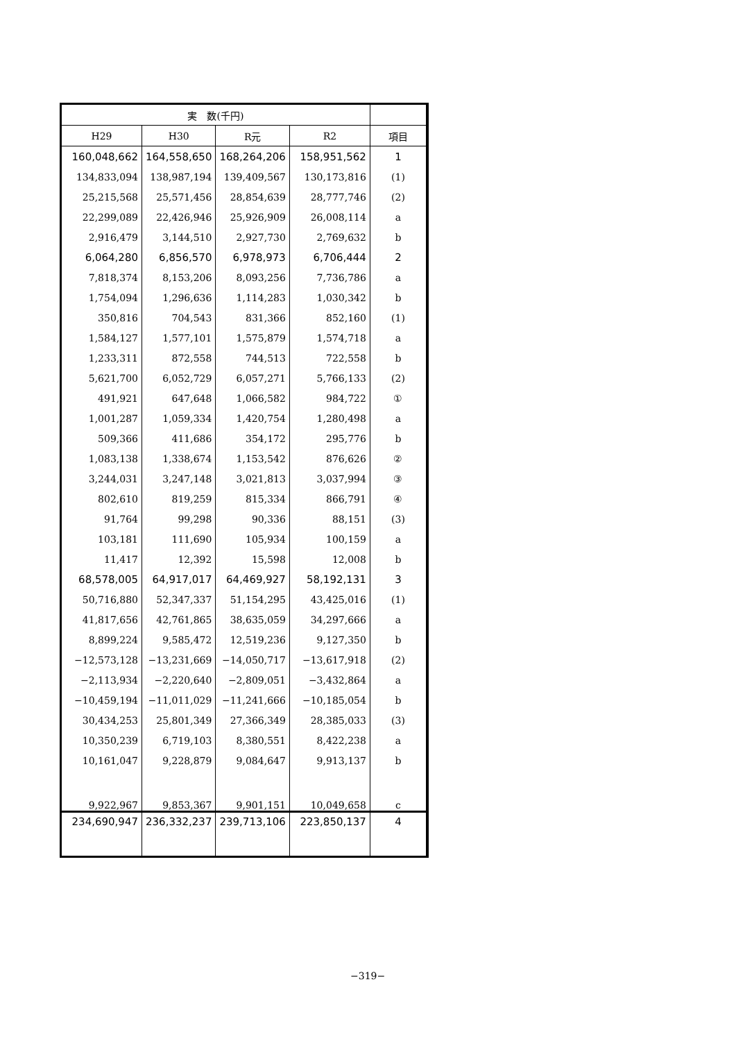| 実 数(千円) | | | | |
| --- | --- | --- | --- | --- |
| H29 | H30 | R元 | R2 | 項目 |
| 160,048,662 | 164,558,650 | 168,264,206 | 158,951,562 | 1 |
| 134,833,094 | 138,987,194 | 139,409,567 | 130,173,816 | (1) |
| 25,215,568 | 25,571,456 | 28,854,639 | 28,777,746 | (2) |
| 22,299,089 | 22,426,946 | 25,926,909 | 26,008,114 | a |
| 2,916,479 | 3,144,510 | 2,927,730 | 2,769,632 | b |
| 6,064,280 | 6,856,570 | 6,978,973 | 6,706,444 | 2 |
| 7,818,374 | 8,153,206 | 8,093,256 | 7,736,786 | a |
| 1,754,094 | 1,296,636 | 1,114,283 | 1,030,342 | b |
| 350,816 | 704,543 | 831,366 | 852,160 | (1) |
| 1,584,127 | 1,577,101 | 1,575,879 | 1,574,718 | a |
| 1,233,311 | 872,558 | 744,513 | 722,558 | b |
| 5,621,700 | 6,052,729 | 6,057,271 | 5,766,133 | (2) |
| 491,921 | 647,648 | 1,066,582 | 984,722 | ① |
| 1,001,287 | 1,059,334 | 1,420,754 | 1,280,498 | a |
| 509,366 | 411,686 | 354,172 | 295,776 | b |
| 1,083,138 | 1,338,674 | 1,153,542 | 876,626 | ② |
| 3,244,031 | 3,247,148 | 3,021,813 | 3,037,994 | ③ |
| 802,610 | 819,259 | 815,334 | 866,791 | ④ |
| 91,764 | 99,298 | 90,336 | 88,151 | (3) |
| 103,181 | 111,690 | 105,934 | 100,159 | a |
| 11,417 | 12,392 | 15,598 | 12,008 | b |
| 68,578,005 | 64,917,017 | 64,469,927 | 58,192,131 | 3 |
| 50,716,880 | 52,347,337 | 51,154,295 | 43,425,016 | (1) |
| 41,817,656 | 42,761,865 | 38,635,059 | 34,297,666 | a |
| 8,899,224 | 9,585,472 | 12,519,236 | 9,127,350 | b |
| −12,573,128 | −13,231,669 | −14,050,717 | −13,617,918 | (2) |
| −2,113,934 | −2,220,640 | −2,809,051 | −3,432,864 | a |
| −10,459,194 | −11,011,029 | −11,241,666 | −10,185,054 | b |
| 30,434,253 | 25,801,349 | 27,366,349 | 28,385,033 | (3) |
| 10,350,239 | 6,719,103 | 8,380,551 | 8,422,238 | a |
| 10,161,047 | 9,228,879 | 9,084,647 | 9,913,137 | b |
| 9,922,967 | 9,853,367 | 9,901,151 | 10,049,658 | c |
| 234,690,947 | 236,332,237 | 239,713,106 | 223,850,137 | 4 |
−319−